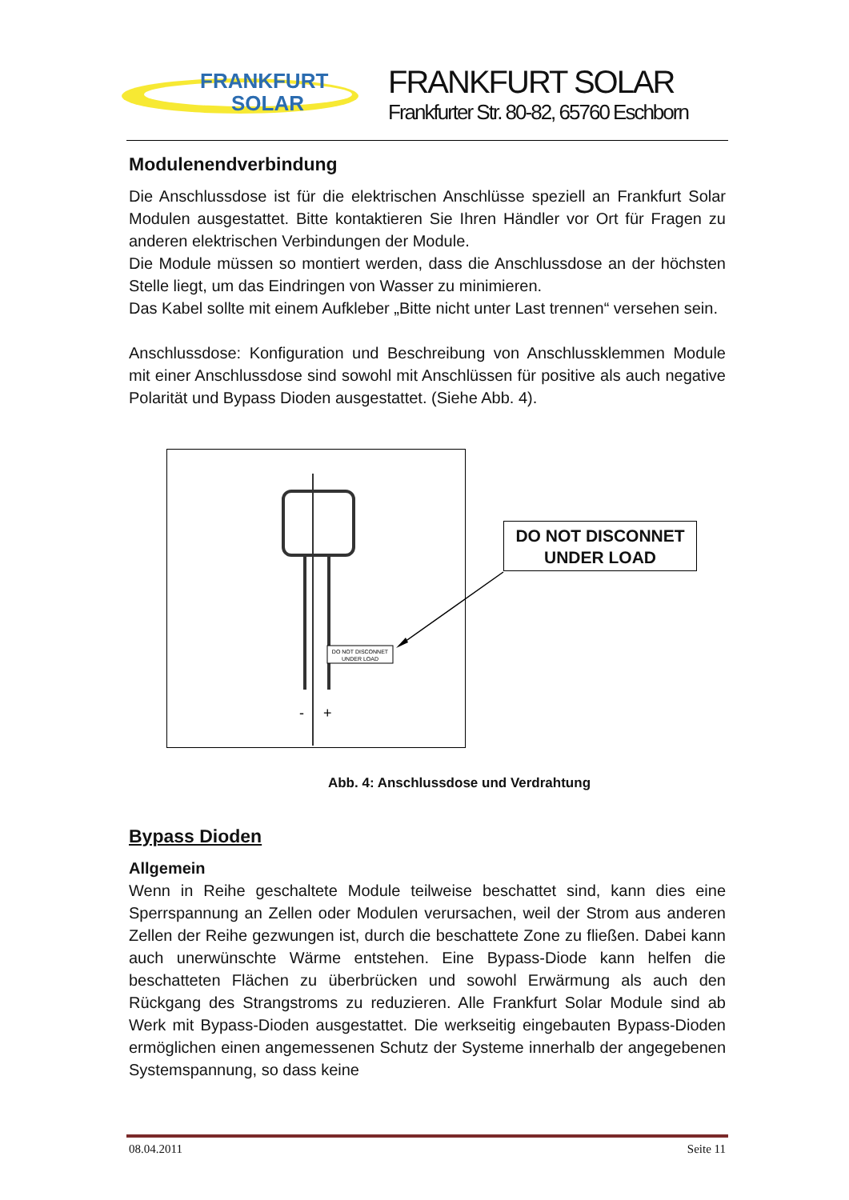FRANKFURT
SOLAR
FRANKFURT SOLAR
Frankfurter Str. 80-82, 65760 Eschborn
Modulenendverbindung
Die Anschlussdose ist für die elektrischen Anschlüsse speziell an Frankfurt Solar Modulen ausgestattet. Bitte kontaktieren Sie Ihren Händler vor Ort für Fragen zu anderen elektrischen Verbindungen der Module.
Die Module müssen so montiert werden, dass die Anschlussdose an der höchsten Stelle liegt, um das Eindringen von Wasser zu minimieren.
Das Kabel sollte mit einem Aufkleber „Bitte nicht unter Last trennen“ versehen sein.
Anschlussdose: Konfiguration und Beschreibung von Anschlussklemmen Module mit einer Anschlussdose sind sowohl mit Anschlüssen für positive als auch negative Polarität und Bypass Dioden ausgestattet. (Siehe Abb. 4).
DO NOT DISCONNET
UNDER LOAD
-
+
DO NOT DISCONNET
UNDER LOAD
Abb. 4: Anschlussdose und Verdrahtung
Bypass Dioden
Allgemein
Wenn in Reihe geschaltete Module teilweise beschattet sind, kann dies eine Sperrspannung an Zellen oder Modulen verursachen, weil der Strom aus anderen Zellen der Reihe gezwungen ist, durch die beschattete Zone zu fließen. Dabei kann auch unerwünschte Wärme entstehen. Eine Bypass-Diode kann helfen die beschatteten Flächen zu überbrücken und sowohl Erwärmung als auch den Rückgang des Strangstroms zu reduzieren. Alle Frankfurt Solar Module sind ab Werk mit Bypass-Dioden ausgestattet. Die werkseitig eingebauten Bypass-Dioden ermöglichen einen angemessenen Schutz der Systeme innerhalb der angegebenen Systemspannung, so dass keine
08.04.2011 Seite 11